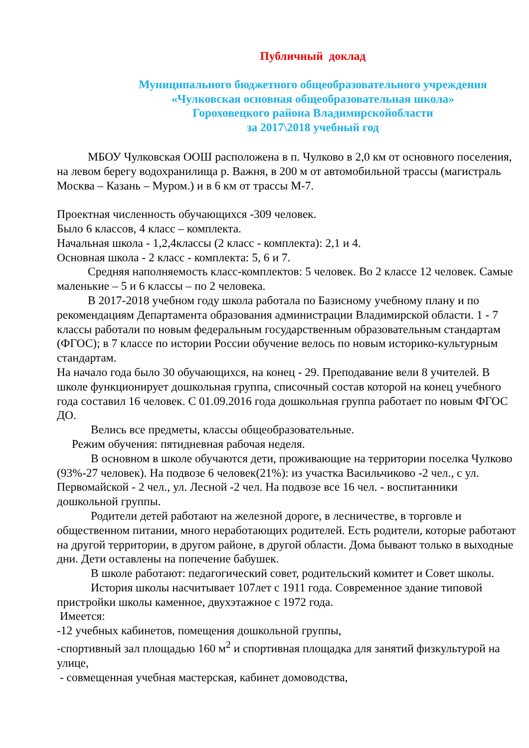Публичный доклад
Муниципального бюджетного общеобразовательного учреждения
«Чулковская основная общеобразовательная школа»
Гороховецкого района Владимирскойобласти
за 2017\2018 учебный год
МБОУ Чулковская ООШ расположена в п. Чулково в 2,0 км от основного поселения, на левом берегу водохранилища р. Важня, в 200 м от автомобильной трассы (магистраль Москва – Казань – Муром.) и в 6 км от трассы М-7.
Проектная численность обучающихся -309 человек.
Было 6 классов, 4 класс – комплекта.
Начальная школа - 1,2,4классы (2 класс - комплекта): 2,1 и 4.
Основная школа - 2 класс - комплекта: 5, 6 и 7.
Средняя наполняемость класс-комплектов: 5 человек. Во 2 классе 12 человек. Самые маленькие – 5 и 6 классы – по 2 человека.
В 2017-2018 учебном году школа работала по Базисному учебному плану и по рекомендациям Департамента образования администрации Владимирской области. 1 - 7 классы работали по новым федеральным государственным образовательным стандартам (ФГОС); в 7 классе по истории России обучение велось по новым историко-культурным стандартам.
На начало года было 30 обучающихся, на конец - 29. Преподавание вели 8 учителей. В школе функционирует дошкольная группа, списочный состав которой на конец учебного года составил 16 человек. С 01.09.2016 года дошкольная группа работает по новым ФГОС ДО.
Велись все предметы, классы общеобразовательные.
Режим обучения: пятидневная рабочая неделя.
В основном в школе обучаются дети, проживающие на территории поселка Чулково (93%-27 человек). На подвозе 6 человек(21%): из участка Васильчиково -2 чел., с ул. Первомайской - 2 чел., ул. Лесной -2 чел. На подвозе все 16 чел. - воспитанники дошкольной группы.
Родители детей работают на железной дороге, в лесничестве, в торговле и общественном питании, много неработающих родителей. Есть родители, которые работают на другой территории, в другом районе, в другой области. Дома бывают только в выходные дни. Дети оставлены на попечение бабушек.
В школе работают: педагогический совет, родительский комитет и Совет школы.
История школы насчитывает 107лет с 1911 года. Современное здание типовой пристройки школы каменное, двухэтажное с 1972 года.
Имеется:
-12 учебных кабинетов, помещения дошкольной группы,
-спортивный зал площадью 160 м<sup>2</sup> и спортивная площадка для занятий физкультурой на улице,
- совмещенная учебная мастерская, кабинет домоводства,